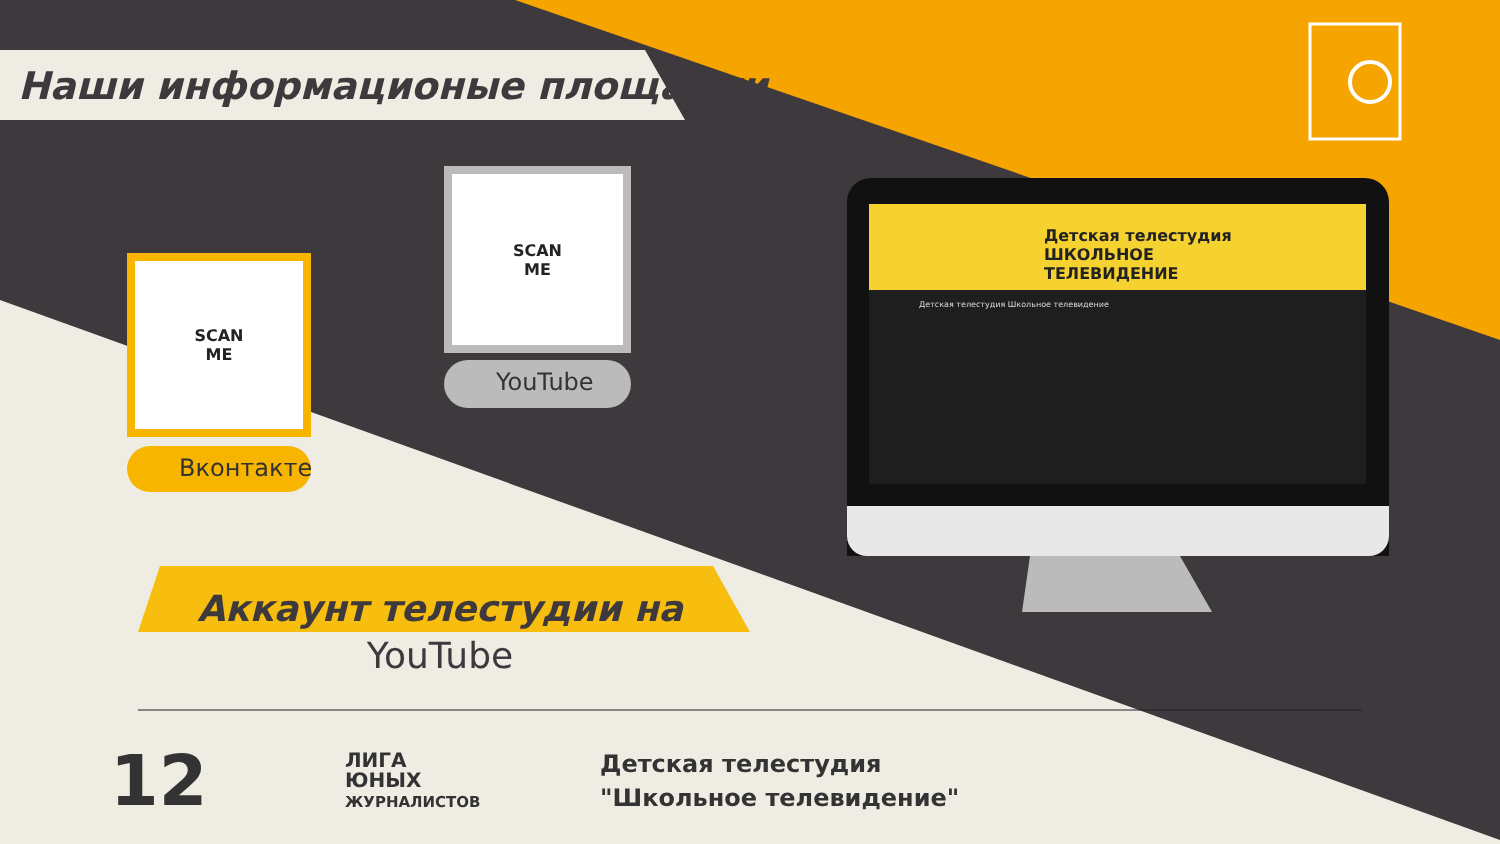Наши информационые площадки
SCAN
ME
Вконтакте
SCAN
ME
YouTube
Детская телестудия
ШКОЛЬНОЕ
ТЕЛЕВИДЕНИЕ
Детская телестудия Школьное телевидение
Аккаунт телестудии на
YouTube
12
ЛИГА
ЮНЫХ
ЖУРНАЛИСТОВ
Детская телестудия
"Школьное телевидение"